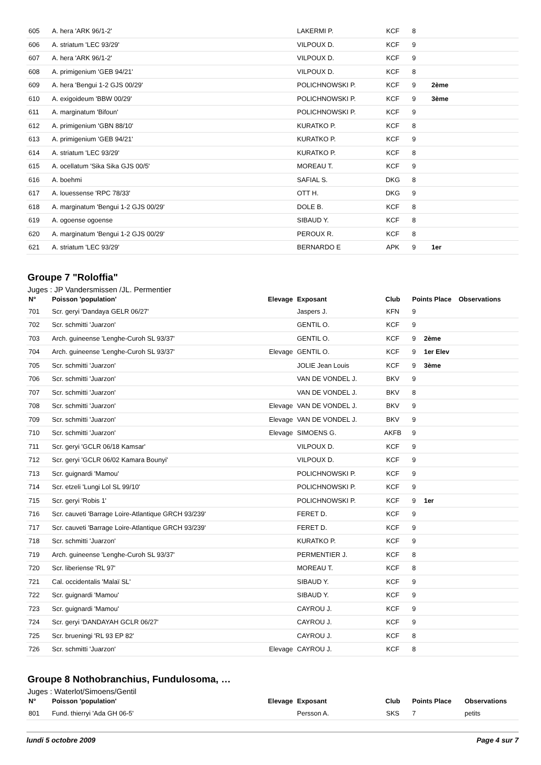| 605 | A. hera 'ARK 96/1-2' | | LAKERMI P. | KCF | 8 | | |
| 606 | A. striatum 'LEC 93/29' | | VILPOUX D. | KCF | 9 | | |
| 607 | A. hera 'ARK 96/1-2' | | VILPOUX D. | KCF | 9 | | |
| 608 | A. primigenium 'GEB 94/21' | | VILPOUX D. | KCF | 8 | | |
| 609 | A. hera 'Bengui 1-2 GJS 00/29' | | POLICHNOWSKI P. | KCF | 9 | 2ème | |
| 610 | A. exigoideum 'BBW 00/29' | | POLICHNOWSKI P. | KCF | 9 | 3ème | |
| 611 | A. marginatum 'Bifoun' | | POLICHNOWSKI P. | KCF | 9 | | |
| 612 | A. primigenium 'GBN 88/10' | | KURATKO P. | KCF | 8 | | |
| 613 | A. primigenium 'GEB 94/21' | | KURATKO P. | KCF | 9 | | |
| 614 | A. striatum 'LEC 93/29' | | KURATKO P. | KCF | 8 | | |
| 615 | A. ocellatum 'Sika Sika GJS 00/5' | | MOREAU T. | KCF | 9 | | |
| 616 | A. boehmi | | SAFIAL S. | DKG | 8 | | |
| 617 | A. louessense 'RPC 78/33' | | OTT H. | DKG | 9 | | |
| 618 | A. marginatum 'Bengui 1-2 GJS 00/29' | | DOLE B. | KCF | 8 | | |
| 619 | A. ogoense ogoense | | SIBAUD Y. | KCF | 8 | | |
| 620 | A. marginatum 'Bengui 1-2 GJS 00/29' | | PEROUX R. | KCF | 8 | | |
| 621 | A. striatum 'LEC 93/29' | | BERNARDO E | APK | 9 | 1er | |
Groupe 7 "Roloffia"
Juges : JP Vandersmissen /JL. Permentier
| N° | Poisson 'population' | Elevage | Exposant | Club | Points Place | | Observations |
| --- | --- | --- | --- | --- | --- | --- | --- |
| 701 | Scr. geryi 'Dandaya GELR 06/27' | | Jaspers J. | KFN | 9 | | |
| 702 | Scr. schmitti 'Juarzon' | | GENTIL O. | KCF | 9 | | |
| 703 | Arch. guineense 'Lenghe-Curoh SL 93/37' | | GENTIL O. | KCF | 9 | 2ème | |
| 704 | Arch. guineense 'Lenghe-Curoh SL 93/37' | Elevage | GENTIL O. | KCF | 9 | 1er Elev | |
| 705 | Scr. schmitti 'Juarzon' | | JOLIE Jean Louis | KCF | 9 | 3ème | |
| 706 | Scr. schmitti 'Juarzon' | | VAN DE VONDEL J. | BKV | 9 | | |
| 707 | Scr. schmitti 'Juarzon' | | VAN DE VONDEL J. | BKV | 8 | | |
| 708 | Scr. schmitti 'Juarzon' | Elevage | VAN DE VONDEL J. | BKV | 9 | | |
| 709 | Scr. schmitti 'Juarzon' | Elevage | VAN DE VONDEL J. | BKV | 9 | | |
| 710 | Scr. schmitti 'Juarzon' | Elevage | SIMOENS G. | AKFB | 9 | | |
| 711 | Scr. geryi 'GCLR 06/18 Kamsar' | | VILPOUX D. | KCF | 9 | | |
| 712 | Scr. geryi 'GCLR 06/02 Kamara Bounyi' | | VILPOUX D. | KCF | 9 | | |
| 713 | Scr. guignardi 'Mamou' | | POLICHNOWSKI P. | KCF | 9 | | |
| 714 | Scr. etzeli 'Lungi Lol SL 99/10' | | POLICHNOWSKI P. | KCF | 9 | | |
| 715 | Scr. geryi 'Robis 1' | | POLICHNOWSKI P. | KCF | 9 | 1er | |
| 716 | Scr. cauveti 'Barrage Loire-Atlantique GRCH 93/239' | | FERET D. | KCF | 9 | | |
| 717 | Scr. cauveti 'Barrage Loire-Atlantique GRCH 93/239' | | FERET D. | KCF | 9 | | |
| 718 | Scr. schmitti 'Juarzon' | | KURATKO P. | KCF | 9 | | |
| 719 | Arch. guineense 'Lenghe-Curoh SL 93/37' | | PERMENTIER J. | KCF | 8 | | |
| 720 | Scr. liberiense 'RL 97' | | MOREAU T. | KCF | 8 | | |
| 721 | Cal. occidentalis 'Malaï SL' | | SIBAUD Y. | KCF | 9 | | |
| 722 | Scr. guignardi 'Mamou' | | SIBAUD Y. | KCF | 9 | | |
| 723 | Scr. guignardi 'Mamou' | | CAYROU J. | KCF | 9 | | |
| 724 | Scr. geryi 'DANDAYAH GCLR 06/27' | | CAYROU J. | KCF | 9 | | |
| 725 | Scr. brueningi 'RL 93 EP 82' | | CAYROU J. | KCF | 8 | | |
| 726 | Scr. schmitti 'Juarzon' | Elevage | CAYROU J. | KCF | 8 | | |
Groupe 8 Nothobranchius, Fundulosoma, …
Juges : Waterlot/Simoens/Gentil
| N° | Poisson 'population' | Elevage | Exposant | Club | Points Place | | Observations |
| --- | --- | --- | --- | --- | --- | --- | --- |
| 801 | Fund. thierryi 'Ada GH 06-5' | | Persson A. | SKS | 7 | | petits |
lundi 5 octobre 2009 Page 4 sur 7